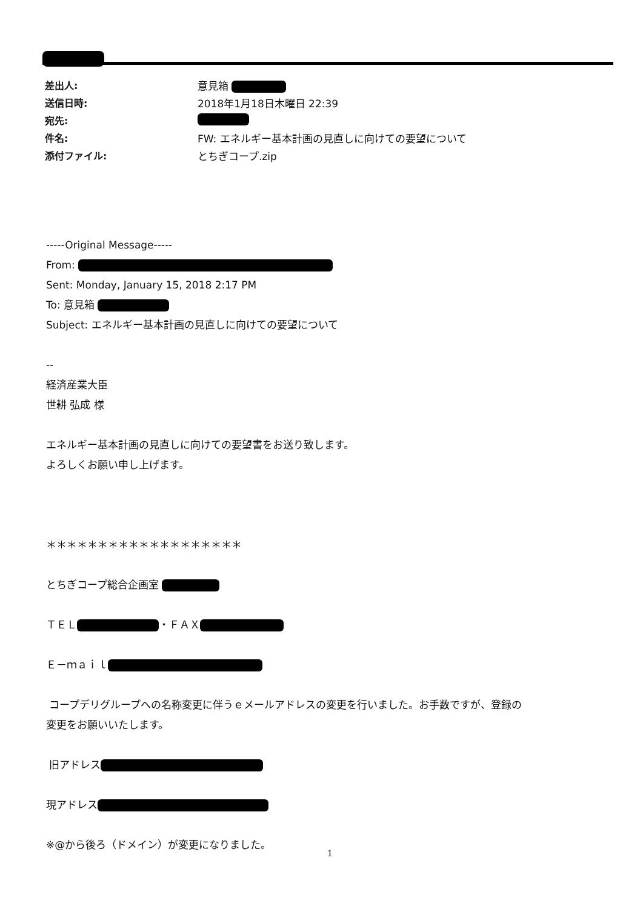差出人: 意見箱
送信日時: 2018年1月18日木曜日 22:39
宛先:
件名: FW: エネルギー基本計画の見直しに向けての要望について
添付ファイル: とちぎコープ.zip
-----Original Message-----
From:
Sent: Monday, January 15, 2018 2:17 PM
To: 意見箱
Subject: エネルギー基本計画の見直しに向けての要望について
--
経済産業大臣
世耕 弘成 様
エネルギー基本計画の見直しに向けての要望書をお送り致します。
よろしくお願い申し上げます。
＊＊＊＊＊＊＊＊＊＊＊＊＊＊＊＊＊＊＊
とちぎコープ総合企画室
ＴＥＬ ・ＦＡＸ
Ｅ－ｍａｉｌ
コープデリグループへの名称変更に伴うｅメールアドレスの変更を行いました。お手数ですが、登録の
変更をお願いいたします。
旧アドレス
現アドレス
※@から後ろ（ドメイン）が変更になりました。
1